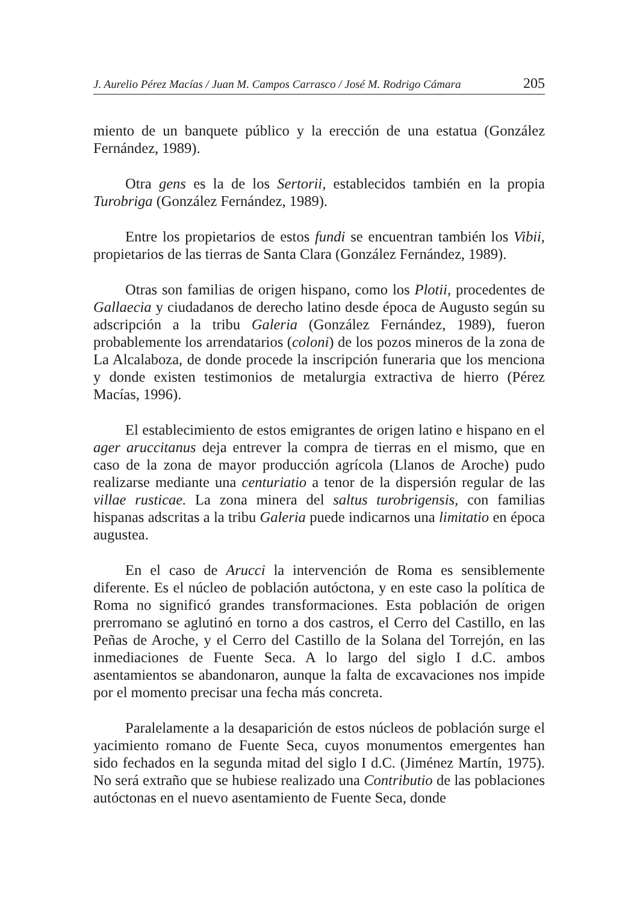J. Aurelio Pérez Macías / Juan M. Campos Carrasco / José M. Rodrigo Cámara 205
miento de un banquete público y la erección de una estatua (González Fernández, 1989).
Otra gens es la de los Sertorii, establecidos también en la propia Turobriga (González Fernández, 1989).
Entre los propietarios de estos fundi se encuentran también los Vibii, propietarios de las tierras de Santa Clara (González Fernández, 1989).
Otras son familias de origen hispano, como los Plotii, procedentes de Gallaecia y ciudadanos de derecho latino desde época de Augusto según su adscripción a la tribu Galeria (González Fernández, 1989), fueron probablemente los arrendatarios (coloni) de los pozos mineros de la zona de La Alcalaboza, de donde procede la inscripción funeraria que los menciona y donde existen testimonios de metalurgia extractiva de hierro (Pérez Macías, 1996).
El establecimiento de estos emigrantes de origen latino e hispano en el ager aruccitanus deja entrever la compra de tierras en el mismo, que en caso de la zona de mayor producción agrícola (Llanos de Aroche) pudo realizarse mediante una centuriatio a tenor de la dispersión regular de las villae rusticae. La zona minera del saltus turobrigensis, con familias hispanas adscritas a la tribu Galeria puede indicarnos una limitatio en época augustea.
En el caso de Arucci la intervención de Roma es sensiblemente diferente. Es el núcleo de población autóctona, y en este caso la política de Roma no significó grandes transformaciones. Esta población de origen prerromano se aglutinó en torno a dos castros, el Cerro del Castillo, en las Peñas de Aroche, y el Cerro del Castillo de la Solana del Torrejón, en las inmediaciones de Fuente Seca. A lo largo del siglo I d.C. ambos asentamientos se abandonaron, aunque la falta de excavaciones nos impide por el momento precisar una fecha más concreta.
Paralelamente a la desaparición de estos núcleos de población surge el yacimiento romano de Fuente Seca, cuyos monumentos emergentes han sido fechados en la segunda mitad del siglo I d.C. (Jiménez Martín, 1975). No será extraño que se hubiese realizado una Contributio de las poblaciones autóctonas en el nuevo asentamiento de Fuente Seca, donde